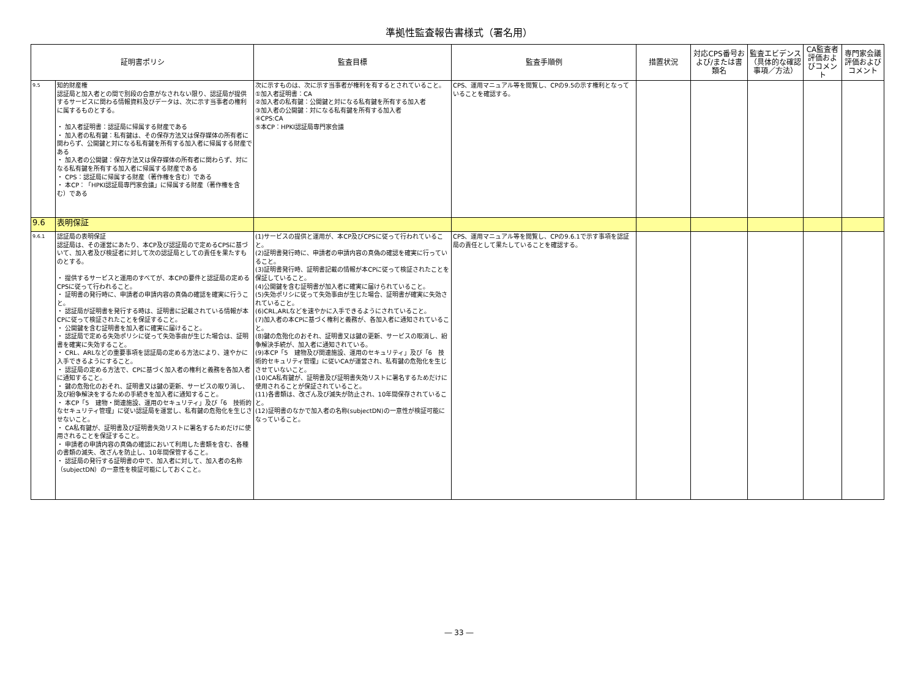準拠性監査報告書様式（署名用）
| 証明書ポリシ | | 監査目標 | 監査手順例 | 措置状況 | 対応CPS番号および/または書類名 | 監査エビデンス（具体的な確認事項／方法） | CA監査者評価およびコメント | 専門家会議評価およびコメント |
| --- | --- | --- | --- | --- | --- | --- | --- | --- |
| 9.5 | 知的財産権 認証局と加入者との間で別段の合意がなされない限り、認証局が提供するサービスに関わる情報資料及びデータは、次に示す当事者の権利に属するものとする。 ・ 加入者証明書：認証局に帰属する財産である ・ 加入者の私有鍵：私有鍵は、その保存方法又は保存媒体の所有者に関わらず、公開鍵と対になる私有鍵を所有する加入者に帰属する財産である ・ 加入者の公開鍵：保存方法又は保存媒体の所有者に関わらず、対になる私有鍵を所有する加入者に帰属する財産である ・ CPS：認証局に帰属する財産（著作権を含む）である ・ 本CP：「HPKI認証局専門家会議」に帰属する財産（著作権を含む）である | 次に示すものは、次に示す当事者が権利を有するとされていること。 ①加入者証明書：CA ②加入者の私有鍵：公開鍵と対になる私有鍵を所有する加入者 ③加入者の公開鍵：対になる私有鍵を所有する加入者 ④CPS:CA ⑤本CP：HPKI認証局専門家会議 | CPS、運用マニュアル等を閲覧し、CPの9.5の示す権利となっていることを確認する。 | | | | | |
| 9.6 | 表明保証 | | | | | | | |
| 9.6.1 | 認証局の表明保証 認証局は、その運営にあたり、本CP及び認証局ので定めるCPSに基づいて、加入者及び検証者に対して次の認証局としての責任を果たすものとする。 ・ 提供するサービスと運用のすべてが、本CPの要件と認証局の定めるCPSに従って行われること。 ・ 証明書の発行時に、申請者の申請内容の真偽の確認を確実に行うこと。 ・ 認証局が証明書を発行する時は、証明書に記載されている情報が本CPに従って検証されたことを保証すること。 ・ 公開鍵を含む証明書を加入者に確実に届けること。 ・ 認証局で定める失効ポリシに従って失効事由が生じた場合は、証明書を確実に失効すること。 ・ CRL、ARLなどの重要事項を認証局の定める方法により、速やかに入手できるようにすること。 ・ 認証局の定める方法で、CPに基づく加入者の権利と義務を各加入者に通知すること。 ・ 鍵の危殆化のおそれ、証明書又は鍵の更新、サービスの取り消し、及び紛争解決をするための手続きを加入者に通知すること。 ・ 本CP「5 建物・関連施設、運用のセキュリティ」及び「6 技術的なセキュリティ管理」に従い認証局を運営し、私有鍵の危殆化を生じさせないこと。 ・ CA私有鍵が、証明書及び証明書失効リストに署名するためだけに使用されることを保証すること。 ・ 申請者の申請内容の真偽の確認において利用した書類を含む、各種の書類の滅失、改ざんを防止し、10年間保管すること。 ・ 認証局の発行する証明書の中で、加入者に対して、加入者の名称（subjectDN）の一意性を検証可能にしておくこと。 | (1)サービスの提供と運用が、本CP及びCPSに従って行われていること。 (2)証明書発行時に、申請者の申請内容の真偽の確認を確実に行っていること。 (3)証明書発行時、証明書記載の情報が本CPに従って検証されたことを保証していること。 (4)公開鍵を含む証明書が加入者に確実に届けられていること。 (5)失効ポリシに従って失効事由が生じた場合、証明書が確実に失効されていること。 (6)CRL,ARLなどを速やかに入手できるようにされていること。 (7)加入者の本CPに基づく権利と義務が、各加入者に通知されていること。 (8)鍵の危殆化のおそれ、証明書又は鍵の更新、サービスの取消し、紛争解決手続が、加入者に通知されている。 (9)本CP「5 建物及び関連施設、運用のセキュリティ」及び「6 技術的セキュリティ管理」に従いCAが運営され、私有鍵の危殆化を生じさせていないこと。 (10)CA私有鍵が、証明書及び証明書失効リストに署名するためだけに使用されることが保証されていること。 (11)各書類は、改ざん及び滅失が防止され、10年間保存されていること。 (12)証明書のなかで加入者の名称(subjectDN)の一意性が検証可能になっていること。 | CPS、運用マニュアル等を閲覧し、CPの9.6.1で示す事項を認証局の責任として果たしていることを確認する。 | | | | | |
― 33 ―